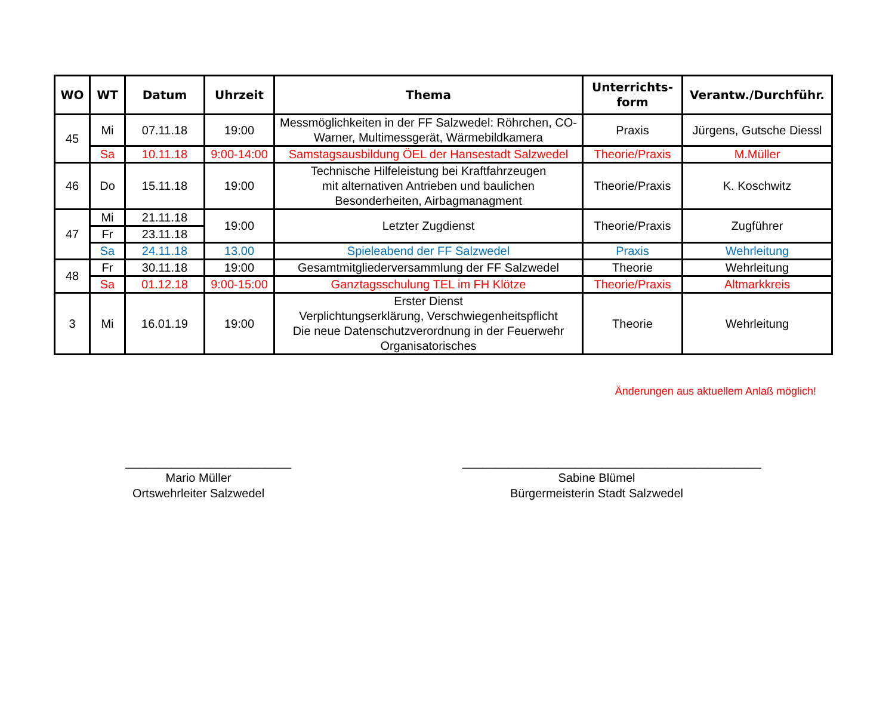| WO | WT | Datum | Uhrzeit | Thema | Unterrichts- form | Verantw./Durchführ. |
| --- | --- | --- | --- | --- | --- | --- |
| 45 | Mi | 07.11.18 | 19:00 | Messmöglichkeiten in der FF Salzwedel: Röhrchen, CO-Warner, Multimessgerät, Wärmebildkamera | Praxis | Jürgens, Gutsche Diessl |
| | Sa | 10.11.18 | 9:00-14:00 | Samstagsausbildung ÖEL der Hansestadt Salzwedel | Theorie/Praxis | M.Müller |
| 46 | Do | 15.11.18 | 19:00 | Technische Hilfeleistung bei Kraftfahrzeugen mit alternativen Antrieben und baulichen Besonderheiten, Airbagmanagment | Theorie/Praxis | K. Koschwitz |
| 47 | Mi | 21.11.18 | 19:00 | Letzter Zugdienst | Theorie/Praxis | Zugführer |
| | Fr | 23.11.18 | | | | |
| | Sa | 24.11.18 | 13.00 | Spieleabend der FF Salzwedel | Praxis | Wehrleitung |
| 48 | Fr | 30.11.18 | 19:00 | Gesamtmitgliederversammlung der FF Salzwedel | Theorie | Wehrleitung |
| | Sa | 01.12.18 | 9:00-15:00 | Ganztagsschulung TEL im FH Klötze | Theorie/Praxis | Altmarkkreis |
| 3 | Mi | 16.01.19 | 19:00 | Erster Dienst Verplichtungserklärung, Verschwiegenheitspflicht Die neue Datenschutzverordnung in der Feuerwehr Organisatorisches | Theorie | Wehrleitung |
Änderungen aus aktuellem Anlaß möglich!
_________________________
Mario Müller
Ortswehrleiter Salzwedel
_____________________________________________
Sabine Blümel
Bürgermeisterin Stadt Salzwedel